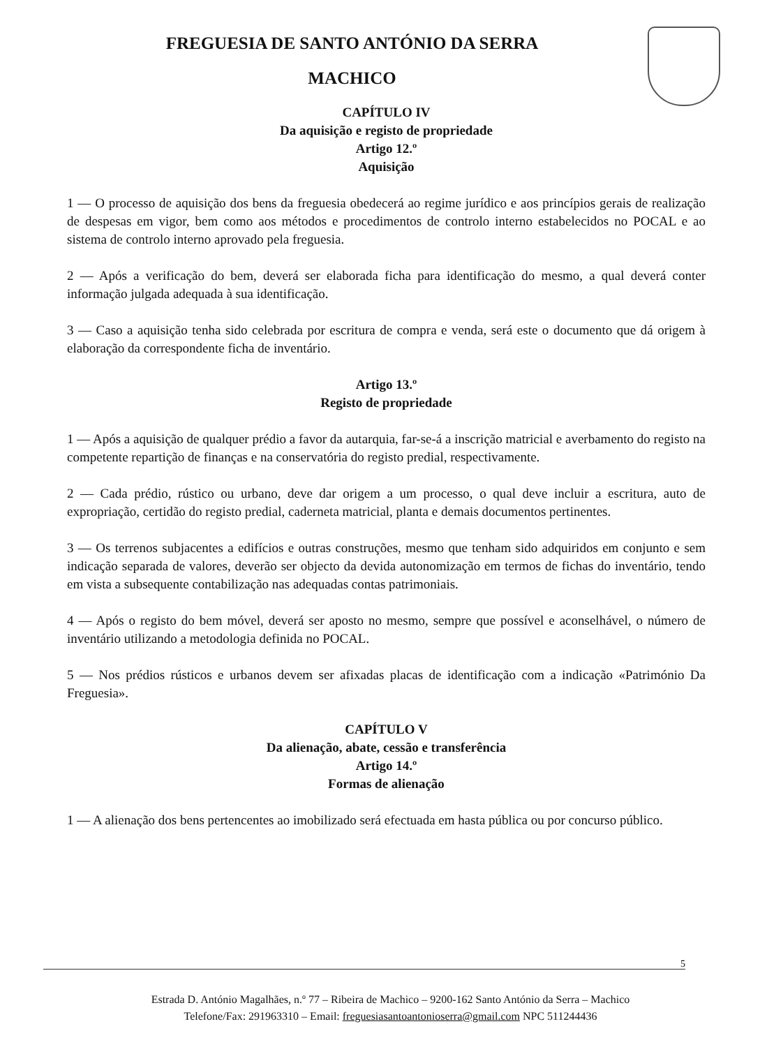FREGUESIA DE SANTO ANTÓNIO DA SERRA
MACHICO
CAPÍTULO IV
Da aquisição e registo de propriedade
Artigo 12.º
Aquisição
1 — O processo de aquisição dos bens da freguesia obedecerá ao regime jurídico e aos princípios gerais de realização de despesas em vigor, bem como aos métodos e procedimentos de controlo interno estabelecidos no POCAL e ao sistema de controlo interno aprovado pela freguesia.
2 — Após a verificação do bem, deverá ser elaborada ficha para identificação do mesmo, a qual deverá conter informação julgada adequada à sua identificação.
3 — Caso a aquisição tenha sido celebrada por escritura de compra e venda, será este o documento que dá origem à elaboração da correspondente ficha de inventário.
Artigo 13.º
Registo de propriedade
1 — Após a aquisição de qualquer prédio a favor da autarquia, far-se-á a inscrição matricial e averbamento do registo na competente repartição de finanças e na conservatória do registo predial, respectivamente.
2 — Cada prédio, rústico ou urbano, deve dar origem a um processo, o qual deve incluir a escritura, auto de expropriação, certidão do registo predial, caderneta matricial, planta e demais documentos pertinentes.
3 — Os terrenos subjacentes a edifícios e outras construções, mesmo que tenham sido adquiridos em conjunto e sem indicação separada de valores, deverão ser objecto da devida autonomização em termos de fichas do inventário, tendo em vista a subsequente contabilização nas adequadas contas patrimoniais.
4 — Após o registo do bem móvel, deverá ser aposto no mesmo, sempre que possível e aconselhável, o número de inventário utilizando a metodologia definida no POCAL.
5 — Nos prédios rústicos e urbanos devem ser afixadas placas de identificação com a indicação «Património Da Freguesia».
CAPÍTULO V
Da alienação, abate, cessão e transferência
Artigo 14.º
Formas de alienação
1 — A alienação dos bens pertencentes ao imobilizado será efectuada em hasta pública ou por concurso público.
5
Estrada D. António Magalhães, n.º 77 – Ribeira de Machico – 9200-162 Santo António da Serra – Machico
Telefone/Fax: 291963310 – Email: freguesiasantoantonioserra@gmail.com NPC 511244436